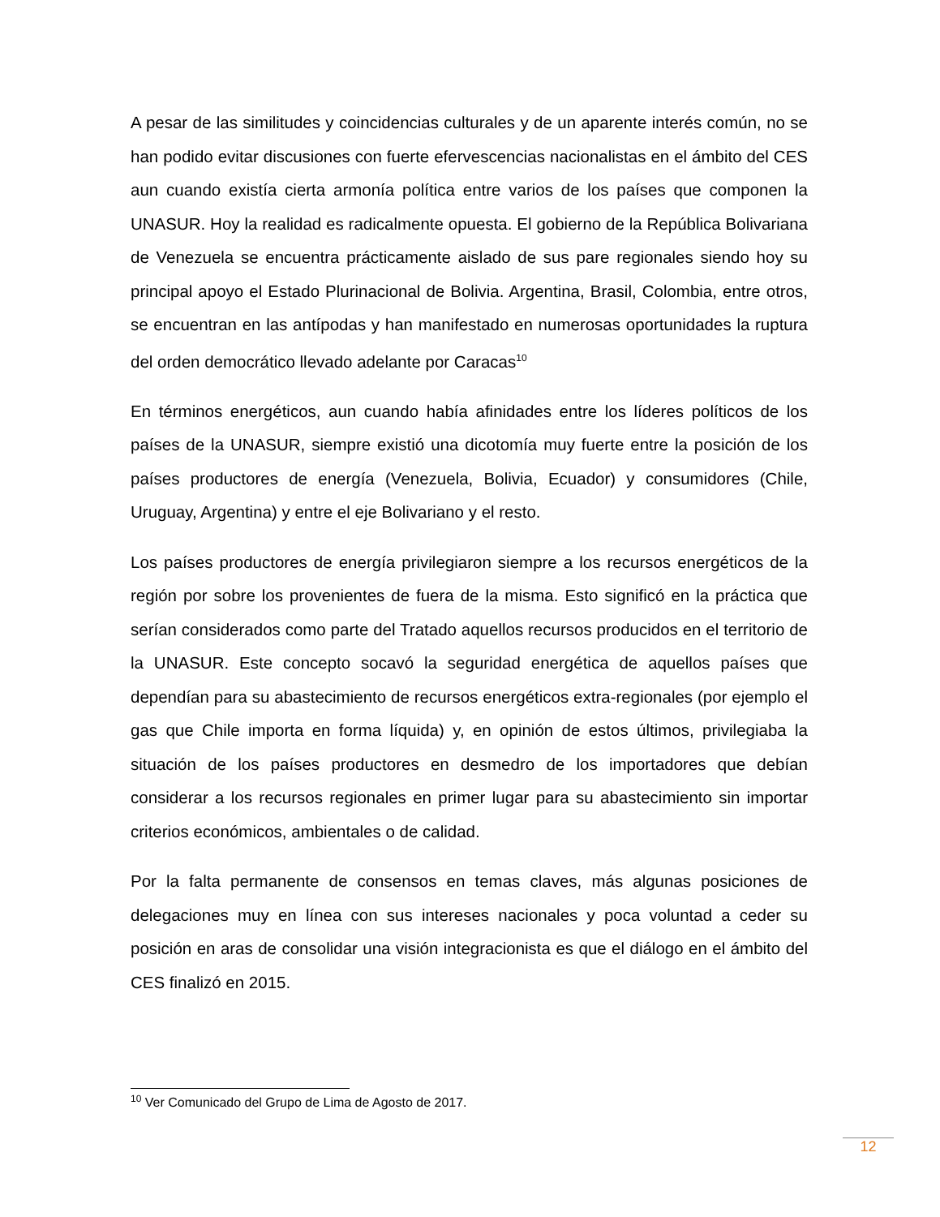A pesar de las similitudes y coincidencias culturales y de un aparente interés común, no se han podido evitar discusiones con fuerte efervescencias nacionalistas en el ámbito del CES aun cuando existía cierta armonía política entre varios de los países que componen la UNASUR. Hoy la realidad es radicalmente opuesta. El gobierno de la República Bolivariana de Venezuela se encuentra prácticamente aislado de sus pare regionales siendo hoy su principal apoyo el Estado Plurinacional de Bolivia. Argentina, Brasil, Colombia, entre otros, se encuentran en las antípodas y han manifestado en numerosas oportunidades la ruptura del orden democrático llevado adelante por Caracas<sup>10</sup>
En términos energéticos, aun cuando había afinidades entre los líderes políticos de los países de la UNASUR, siempre existió una dicotomía muy fuerte entre la posición de los países productores de energía (Venezuela, Bolivia, Ecuador) y consumidores (Chile, Uruguay, Argentina) y entre el eje Bolivariano y el resto.
Los países productores de energía privilegiaron siempre a los recursos energéticos de la región por sobre los provenientes de fuera de la misma. Esto significó en la práctica que serían considerados como parte del Tratado aquellos recursos producidos en el territorio de la UNASUR. Este concepto socavó la seguridad energética de aquellos países que dependían para su abastecimiento de recursos energéticos extra-regionales (por ejemplo el gas que Chile importa en forma líquida) y, en opinión de estos últimos, privilegiaba la situación de los países productores en desmedro de los importadores que debían considerar a los recursos regionales en primer lugar para su abastecimiento sin importar criterios económicos, ambientales o de calidad.
Por la falta permanente de consensos en temas claves, más algunas posiciones de delegaciones muy en línea con sus intereses nacionales y poca voluntad a ceder su posición en aras de consolidar una visión integracionista es que el diálogo en el ámbito del CES finalizó en 2015.
<sup>10</sup> Ver Comunicado del Grupo de Lima de Agosto de 2017.
12